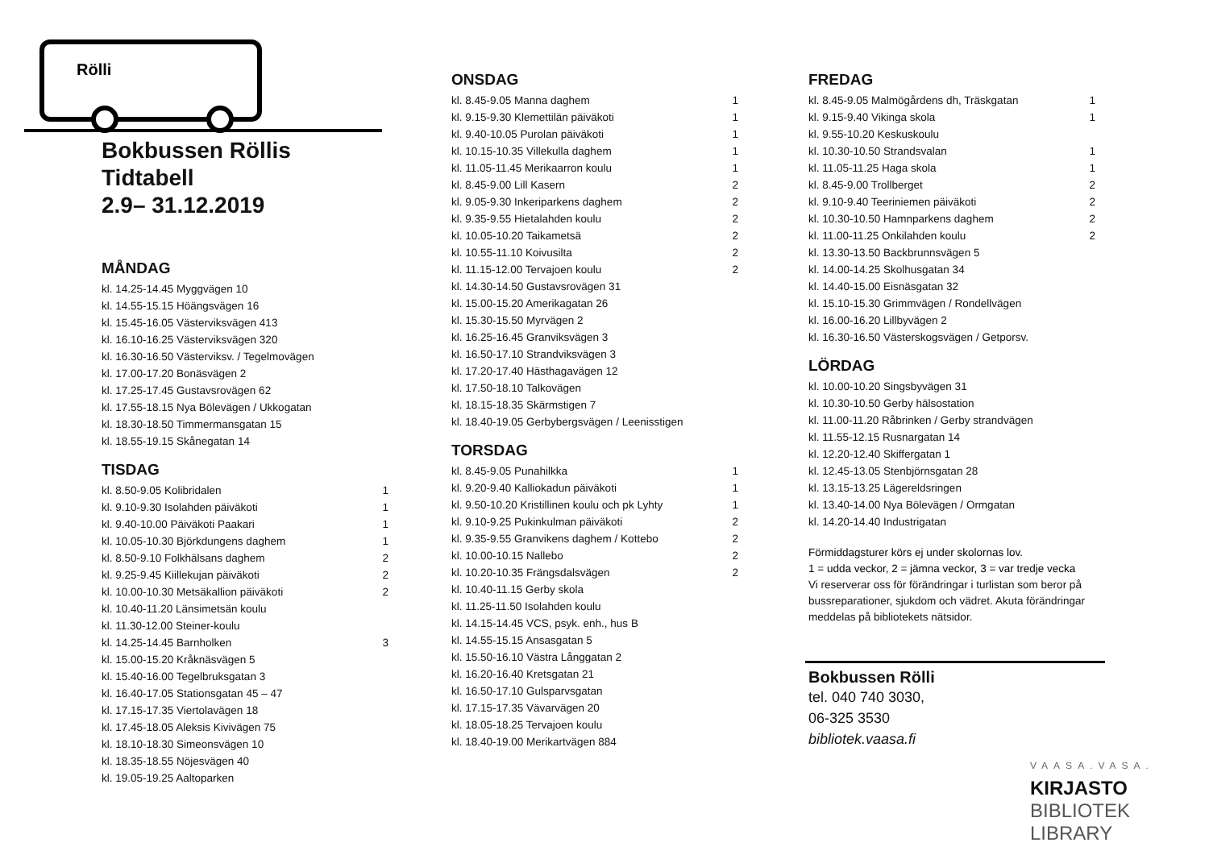Rölli
Bokbussen Röllis
Tidtabell
2.9– 31.12.2019
MÅNDAG
| kl. 14.25-14.45 Myggvägen 10 |
| kl. 14.55-15.15 Höängsvägen 16 |
| kl. 15.45-16.05 Västerviksvägen 413 |
| kl. 16.10-16.25 Västerviksvägen 320 |
| kl. 16.30-16.50 Västerviksv. / Tegelmovägen |
| kl. 17.00-17.20 Bonäsvägen 2 |
| kl. 17.25-17.45 Gustavsrovägen 62 |
| kl. 17.55-18.15 Nya Bölevägen / Ukkogatan |
| kl. 18.30-18.50 Timmermansgatan 15 |
| kl. 18.55-19.15 Skånegatan 14 |
TISDAG
| kl. 8.50-9.05 Kolibridalen | 1 |
| kl. 9.10-9.30 Isolahden päiväkoti | 1 |
| kl. 9.40-10.00 Päiväkoti Paakari | 1 |
| kl. 10.05-10.30 Björkdungens daghem | 1 |
| kl. 8.50-9.10 Folkhälsans daghem | 2 |
| kl. 9.25-9.45 Kiillekujan päiväkoti | 2 |
| kl. 10.00-10.30 Metsäkallion päiväkoti | 2 |
| kl. 10.40-11.20 Länsimetsän koulu | |
| kl. 11.30-12.00 Steiner-koulu | |
| kl. 14.25-14.45 Barnholken | 3 |
| kl. 15.00-15.20 Kråknäsvägen 5 | |
| kl. 15.40-16.00 Tegelbruksgatan 3 | |
| kl. 16.40-17.05 Stationsgatan 45 – 47 | |
| kl. 17.15-17.35 Viertolavägen 18 | |
| kl. 17.45-18.05 Aleksis Kivivägen 75 | |
| kl. 18.10-18.30 Simeonsvägen 10 | |
| kl. 18.35-18.55 Nöjesvägen 40 | |
| kl. 19.05-19.25 Aaltoparken | |
ONSDAG
| kl. 8.45-9.05 Manna daghem | 1 |
| kl. 9.15-9.30 Klemettilän päiväkoti | 1 |
| kl. 9.40-10.05 Purolan päiväkoti | 1 |
| kl. 10.15-10.35 Villekulla daghem | 1 |
| kl. 11.05-11.45 Merikaarron koulu | 1 |
| kl. 8.45-9.00 Lill Kasern | 2 |
| kl. 9.05-9.30 Inkeriparkens daghem | 2 |
| kl. 9.35-9.55 Hietalahden koulu | 2 |
| kl. 10.05-10.20 Taikametsä | 2 |
| kl. 10.55-11.10 Koivusilta | 2 |
| kl. 11.15-12.00 Tervajoen koulu | 2 |
| kl. 14.30-14.50 Gustavsrovägen 31 | |
| kl. 15.00-15.20 Amerikagatan 26 | |
| kl. 15.30-15.50 Myrvägen 2 | |
| kl. 16.25-16.45 Granviksvägen 3 | |
| kl. 16.50-17.10 Strandviksvägen 3 | |
| kl. 17.20-17.40 Hästhagavägen 12 | |
| kl. 17.50-18.10 Talkovägen | |
| kl. 18.15-18.35 Skärmstigen 7 | |
| kl. 18.40-19.05 Gerbybergsvägen / Leenisstigen | |
TORSDAG
| kl. 8.45-9.05 Punahilkka | 1 |
| kl. 9.20-9.40 Kalliokadun päiväkoti | 1 |
| kl. 9.50-10.20 Kristillinen koulu och pk Lyhty | 1 |
| kl. 9.10-9.25 Pukinkulman päiväkoti | 2 |
| kl. 9.35-9.55 Granvikens daghem / Kottebo | 2 |
| kl. 10.00-10.15 Nallebo | 2 |
| kl. 10.20-10.35 Frängsdalsvägen | 2 |
| kl. 10.40-11.15 Gerby skola | |
| kl. 11.25-11.50 Isolahden koulu | |
| kl. 14.15-14.45 VCS, psyk. enh., hus B | |
| kl. 14.55-15.15 Ansasgatan 5 | |
| kl. 15.50-16.10 Västra Långgatan 2 | |
| kl. 16.20-16.40 Kretsgatan 21 | |
| kl. 16.50-17.10 Gulsparvsgatan | |
| kl. 17.15-17.35 Vävarvägen 20 | |
| kl. 18.05-18.25 Tervajoen koulu | |
| kl. 18.40-19.00 Merikartvägen 884 | |
FREDAG
| kl. 8.45-9.05 Malmögårdens dh, Träskgatan | 1 |
| kl. 9.15-9.40 Vikinga skola | 1 |
| kl. 9.55-10.20 Keskuskoulu | |
| kl. 10.30-10.50 Strandsvalan | 1 |
| kl. 11.05-11.25 Haga skola | 1 |
| kl. 8.45-9.00 Trollberget | 2 |
| kl. 9.10-9.40 Teeriniemen päiväkoti | 2 |
| kl. 10.30-10.50 Hamnparkens daghem | 2 |
| kl. 11.00-11.25 Onkilahden koulu | 2 |
| kl. 13.30-13.50 Backbrunnsvägen 5 | |
| kl. 14.00-14.25 Skolhusgatan 34 | |
| kl. 14.40-15.00 Eisnäsgatan 32 | |
| kl. 15.10-15.30 Grimmvägen / Rondellvägen | |
| kl. 16.00-16.20 Lillbyvägen 2 | |
| kl. 16.30-16.50 Västerskogsvägen / Getporsv. | |
LÖRDAG
| kl. 10.00-10.20 Singsbyvägen 31 |
| kl. 10.30-10.50 Gerby hälsostation |
| kl. 11.00-11.20 Råbrinken / Gerby strandvägen |
| kl. 11.55-12.15 Rusnargatan 14 |
| kl. 12.20-12.40 Skiffergatan 1 |
| kl. 12.45-13.05 Stenbjörnsgatan 28 |
| kl. 13.15-13.25 Lägereldsringen |
| kl. 13.40-14.00 Nya Bölevägen / Ormgatan |
| kl. 14.20-14.40 Industrigatan |
Förmiddagsturer körs ej under skolornas lov.
1 = udda veckor, 2 = jämna veckor, 3 = var tredje vecka
Vi reserverar oss för förändringar i turlistan som beror på bussreparationer, sjukdom och vädret. Akuta förändringar meddelas på bibliotekets nätsidor.
Bokbussen Rölli
tel. 040 740 3030,
06-325 3530
bibliotek.vaasa.fi
VAASA.VASA.
KIRJASTO
BIBLIOTEK
LIBRARY